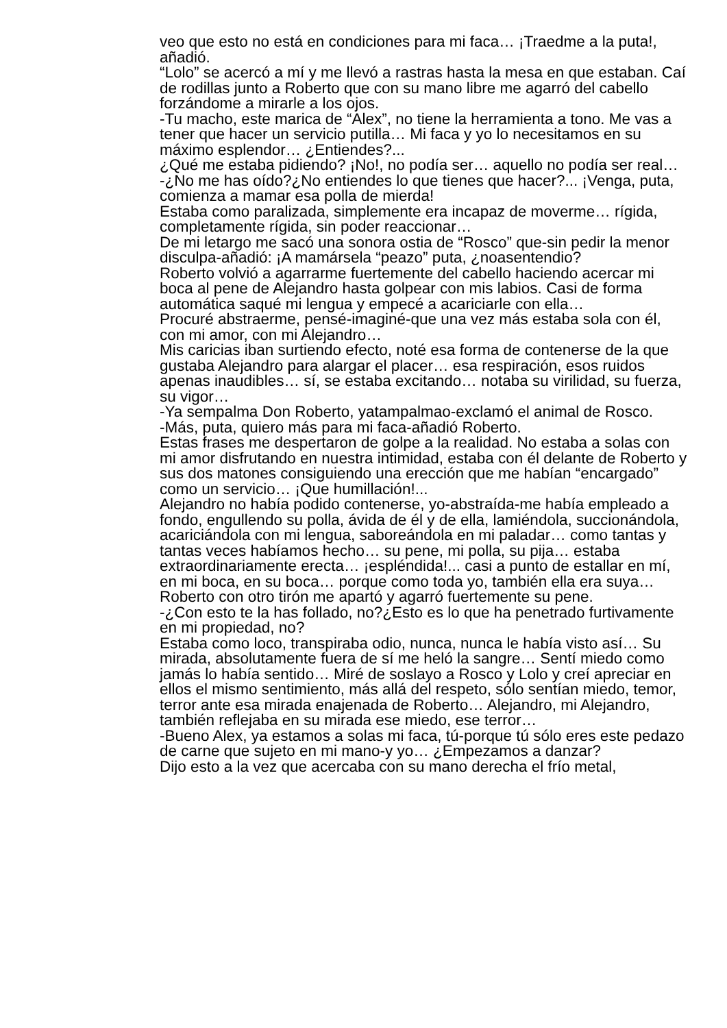veo que esto no está en condiciones para mi faca… ¡Traedme a la puta!, añadió.
“Lolo” se acercó a mí y me llevó a rastras hasta la mesa en que estaban. Caí de rodillas junto a Roberto que con su mano libre me agarró del cabello forzándome a mirarle a los ojos.
-Tu macho, este marica de “Alex”, no tiene la herramienta a tono. Me vas a tener que hacer un servicio putilla… Mi faca y yo lo necesitamos en su máximo esplendor… ¿Entiendes?...
¿Qué me estaba pidiendo? ¡No!, no podía ser… aquello no podía ser real…
-¿No me has oído?¿No entiendes lo que tienes que hacer?... ¡Venga, puta, comienza a mamar esa polla de mierda!
Estaba como paralizada, simplemente era incapaz de moverme… rígida, completamente rígida, sin poder reaccionar…
De mi letargo me sacó una sonora ostia de “Rosco” que-sin pedir la menor disculpa-añadió: ¡A mamársela “peazo” puta, ¿noasentendio?
Roberto volvió a agarrarme fuertemente del cabello haciendo acercar mi boca al pene de Alejandro hasta golpear con mis labios. Casi de forma automática saqué mi lengua y empecé a acariciarle con ella…
Procuré abstraerme, pensé-imaginé-que una vez más estaba sola con él, con mi amor, con mi Alejandro…
Mis caricias iban surtiendo efecto, noté esa forma de contenerse de la que gustaba Alejandro para alargar el placer… esa respiración, esos ruidos apenas inaudibles… sí, se estaba excitando… notaba su virilidad, su fuerza, su vigor…
-Ya sempalma Don Roberto, yatampalmao-exclamó el animal de Rosco.
-Más, puta, quiero más para mi faca-añadió Roberto.
Estas frases me despertaron de golpe a la realidad. No estaba a solas con mi amor disfrutando en nuestra intimidad, estaba con él delante de Roberto y sus dos matones consiguiendo una erección que me habían “encargado” como un servicio… ¡Que humillación!...
Alejandro no había podido contenerse, yo-abstraída-me había empleado a fondo, engullendo su polla, ávida de él y de ella, lamiéndola, succionándola, acariciándola con mi lengua, saboreándola en mi paladar… como tantas y tantas veces habíamos hecho… su pene, mi polla, su pija… estaba extraordinariamente erecta… ¡espléndida!... casi a punto de estallar en mí, en mi boca, en su boca… porque como toda yo, también ella era suya…
Roberto con otro tirón me apartó y agarró fuertemente su pene.
-¿Con esto te la has follado, no?¿Esto es lo que ha penetrado furtivamente en mi propiedad, no?
Estaba como loco, transpiraba odio, nunca, nunca le había visto así… Su mirada, absolutamente fuera de sí me heló la sangre… Sentí miedo como jamás lo había sentido… Miré de soslayo a Rosco y Lolo y creí apreciar en ellos el mismo sentimiento, más allá del respeto, sólo sentían miedo, temor, terror ante esa mirada enajenada de Roberto… Alejandro, mi Alejandro, también reflejaba en su mirada ese miedo, ese terror…
-Bueno Alex, ya estamos a solas mi faca, tú-porque tú sólo eres este pedazo de carne que sujeto en mi mano-y yo… ¿Empezamos a danzar?
Dijo esto a la vez que acercaba con su mano derecha el frío metal,